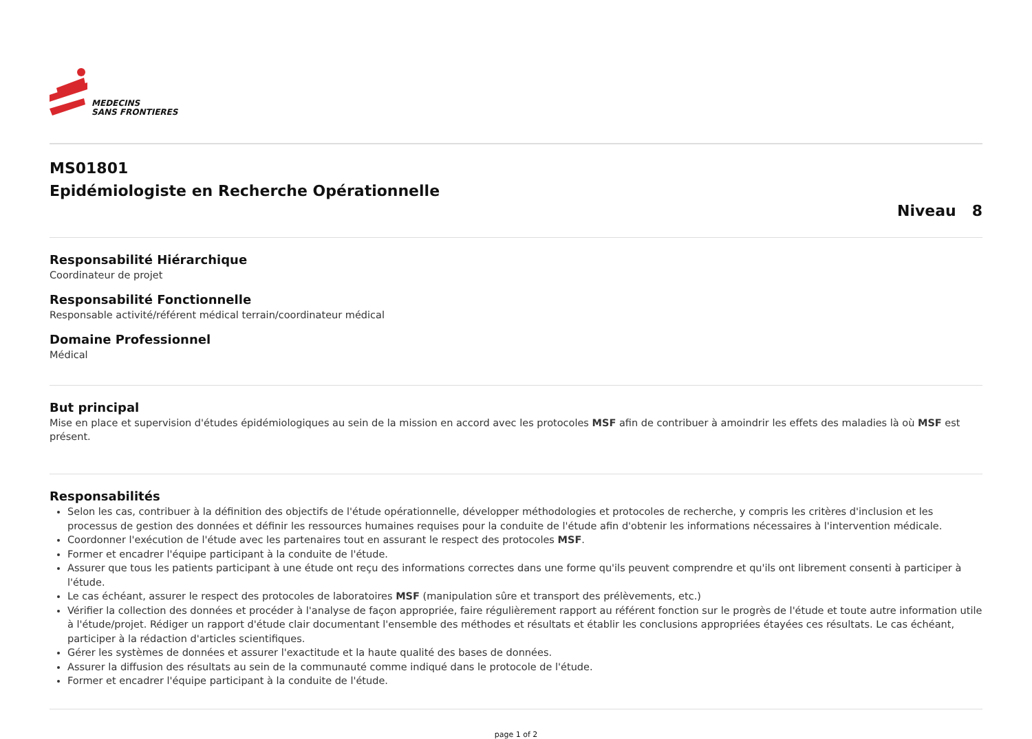MEDECINS
SANS FRONTIERES
MS01801
Epidémiologiste en Recherche Opérationnelle
Niveau 8
Responsabilité Hiérarchique
Coordinateur de projet
Responsabilité Fonctionnelle
Responsable activité/référent médical terrain/coordinateur médical
Domaine Professionnel
Médical
But principal
Mise en place et supervision d'études épidémiologiques au sein de la mission en accord avec les protocoles MSF afin de contribuer à amoindrir les effets des maladies là où MSF est présent.
Responsabilités
Selon les cas, contribuer à la définition des objectifs de l'étude opérationnelle, développer méthodologies et protocoles de recherche, y compris les critères d'inclusion et les processus de gestion des données et définir les ressources humaines requises pour la conduite de l'étude afin d'obtenir les informations nécessaires à l'intervention médicale.
Coordonner l'exécution de l'étude avec les partenaires tout en assurant le respect des protocoles MSF.
Former et encadrer l'équipe participant à la conduite de l'étude.
Assurer que tous les patients participant à une étude ont reçu des informations correctes dans une forme qu'ils peuvent comprendre et qu'ils ont librement consenti à participer à l'étude.
Le cas échéant, assurer le respect des protocoles de laboratoires MSF (manipulation sûre et transport des prélèvements, etc.)
Vérifier la collection des données et procéder à l'analyse de façon appropriée, faire régulièrement rapport au référent fonction sur le progrès de l'étude et toute autre information utile à l'étude/projet. Rédiger un rapport d'étude clair documentant l'ensemble des méthodes et résultats et établir les conclusions appropriées étayées ces résultats. Le cas échéant, participer à la rédaction d'articles scientifiques.
Gérer les systèmes de données et assurer l'exactitude et la haute qualité des bases de données.
Assurer la diffusion des résultats au sein de la communauté comme indiqué dans le protocole de l'étude.
Former et encadrer l'équipe participant à la conduite de l'étude.
page 1 of 2